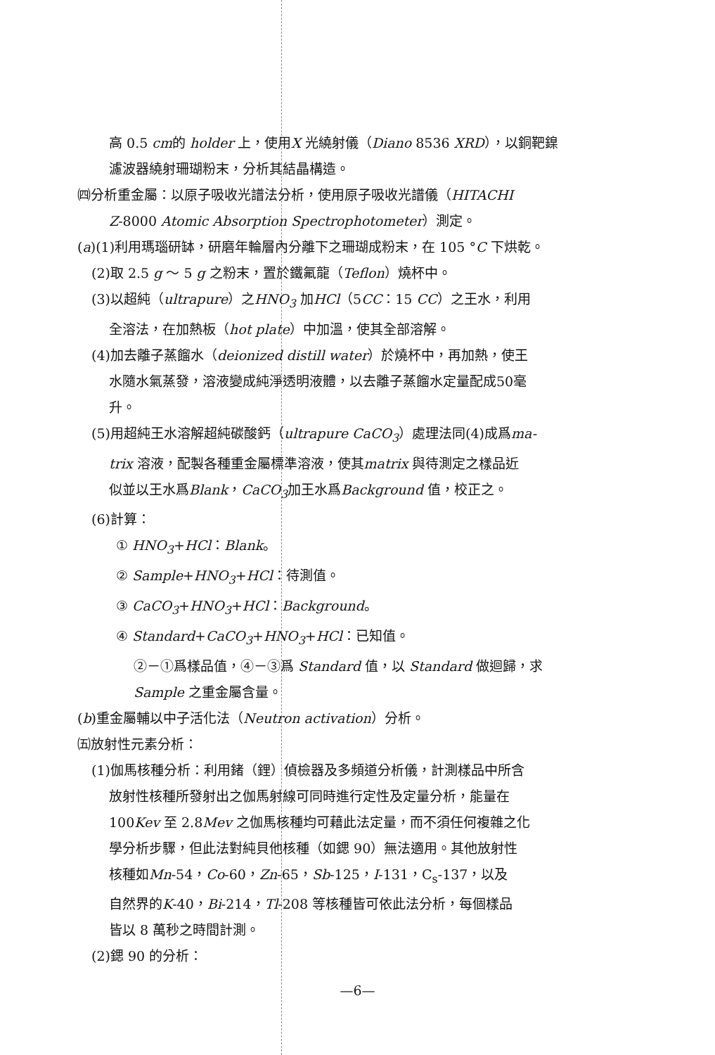高 0.5 cm的 holder 上，使用X 光繞射儀（Diano 8536 XRD），以銅靶鎳
濾波器繞射珊瑚粉末，分析其結晶構造。
㈣分析重金屬：以原子吸收光譜法分析，使用原子吸收光譜儀（HITACHI
Z-8000 Atomic Absorption Spectrophotometer）測定。
(a)(1)利用瑪瑙研缽，研磨年輪層內分離下之珊瑚成粉末，在 105 °C 下烘乾。
(2)取 2.5 g ～ 5 g 之粉末，置於鐵氟龍（Teflon）燒杯中。
(3)以超純（ultrapure）之HNO<sub>3</sub> 加HCl（5CC：15 CC）之王水，利用
全溶法，在加熱板（hot plate）中加溫，使其全部溶解。
(4)加去離子蒸餾水（deionized distill water）於燒杯中，再加熱，使王
水隨水氣蒸發，溶液變成純淨透明液體，以去離子蒸餾水定量配成50毫
升。
(5)用超純王水溶解超純碳酸鈣（ultrapure CaCO<sub>3</sub>）處理法同(4)成爲ma-
trix 溶液，配製各種重金屬標準溶液，使其matrix 與待測定之樣品近
似並以王水爲Blank，CaCO<sub>3</sub>加王水爲Background 值，校正之。
(6)計算：
① HNO<sub>3</sub>+HCl：Blank。
② Sample+HNO<sub>3</sub>+HCl：待測值。
③ CaCO<sub>3</sub>+HNO<sub>3</sub>+HCl：Background。
④ Standard+CaCO<sub>3</sub>+HNO<sub>3</sub>+HCl：已知值。
②－①爲樣品值，④－③爲 Standard 值，以 Standard 做迴歸，求
Sample 之重金屬含量。
(b)重金屬輔以中子活化法（Neutron activation）分析。
㈤放射性元素分析：
(1)伽馬核種分析：利用鍺（鋰）偵檢器及多頻道分析儀，計測樣品中所含
放射性核種所發射出之伽馬射線可同時進行定性及定量分析，能量在
100Kev 至 2.8Mev 之伽馬核種均可藉此法定量，而不須任何複雜之化
學分析步驟，但此法對純貝他核種（如鍶 90）無法適用。其他放射性
核種如Mn-54，Co-60，Zn-65，Sb-125，I-131，C<sub>s</sub>-137，以及
自然界的K-40，Bi-214，Tl-208 等核種皆可依此法分析，每個樣品
皆以 8 萬秒之時間計測。
(2)鍶 90 的分析：
—6—